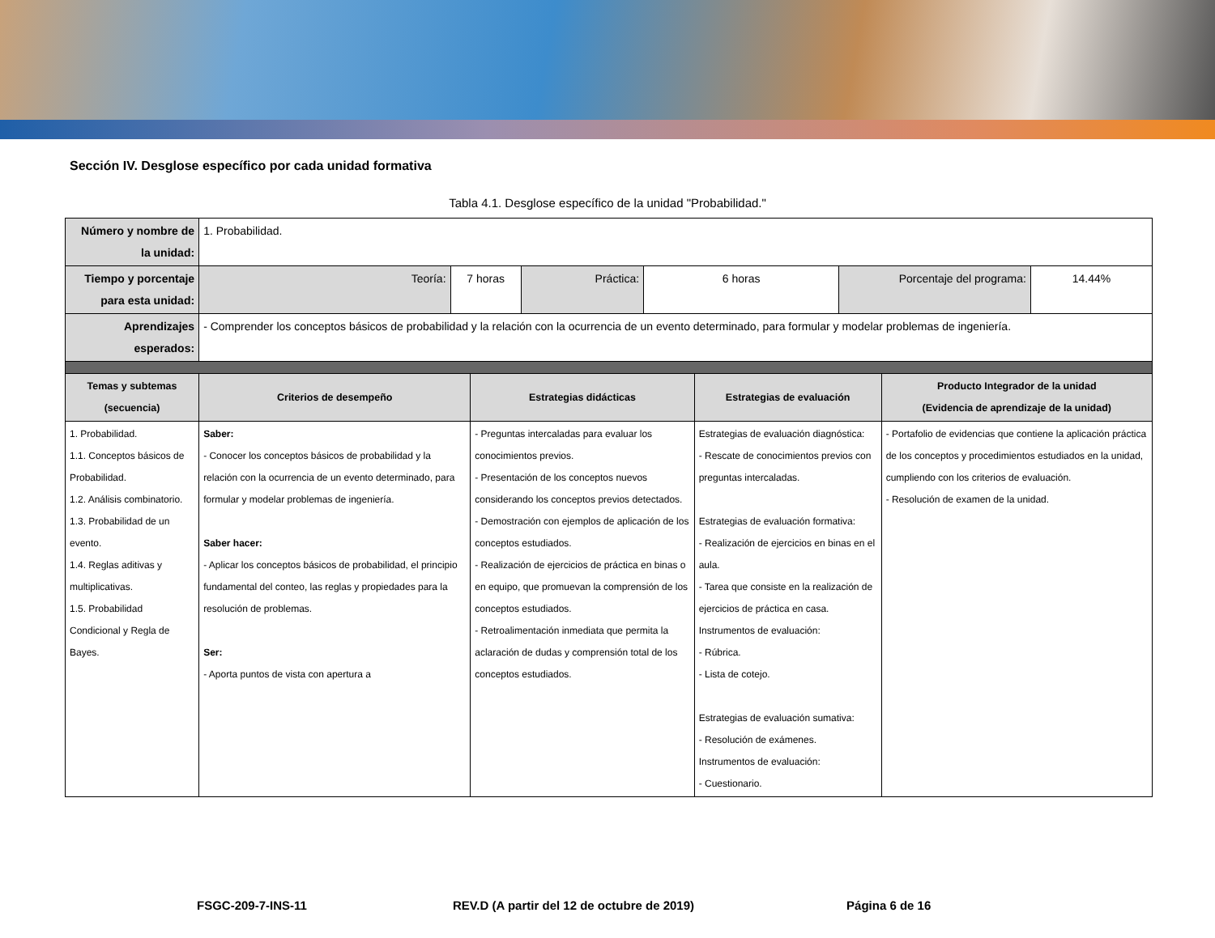Sección IV. Desglose específico por cada unidad formativa
Tabla 4.1. Desglose específico de la unidad "Probabilidad."
| Número y nombre de la unidad: | 1. Probabilidad. | | | | | | | | |
| Tiempo y porcentaje para esta unidad: | Teoría: | 7 horas | | Práctica: | 6 horas | | Porcentaje del programa: | | 14.44% |
| Aprendizajes esperados: | - Comprender los conceptos básicos de probabilidad y la relación con la ocurrencia de un evento determinado, para formular y modelar problemas de ingeniería. | | | | | | | | |
| Temas y subtemas (secuencia) | Criterios de desempeño | | Estrategias didácticas | | | Estrategias de evaluación | | Producto Integrador de la unidad (Evidencia de aprendizaje de la unidad) | |
| 1. Probabilidad. 1.1. Conceptos básicos de Probabilidad. 1.2. Análisis combinatorio. 1.3. Probabilidad de un evento. 1.4. Reglas aditivas y multiplicativas. 1.5. Probabilidad Condicional y Regla de Bayes. | Saber: - Conocer los conceptos básicos de probabilidad y la relación con la ocurrencia de un evento determinado, para formular y modelar problemas de ingeniería. Saber hacer: - Aplicar los conceptos básicos de probabilidad, el principio fundamental del conteo, las reglas y propiedades para la resolución de problemas. Ser: - Aporta puntos de vista con apertura a | | - Preguntas intercaladas para evaluar los conocimientos previos. - Presentación de los conceptos nuevos considerando los conceptos previos detectados. - Demostración con ejemplos de aplicación de los conceptos estudiados. - Realización de ejercicios de práctica en binas o en equipo, que promuevan la comprensión de los conceptos estudiados. - Retroalimentación inmediata que permita la aclaración de dudas y comprensión total de los conceptos estudiados. | | | Estrategias de evaluación diagnóstica: - Rescate de conocimientos previos con preguntas intercaladas. Estrategias de evaluación formativa: - Realización de ejercicios en binas en el aula. - Tarea que consiste en la realización de ejercicios de práctica en casa. Instrumentos de evaluación: - Rúbrica. - Lista de cotejo. Estrategias de evaluación sumativa: - Resolución de exámenes. Instrumentos de evaluación: - Cuestionario. | | - Portafolio de evidencias que contiene la aplicación práctica de los conceptos y procedimientos estudiados en la unidad, cumpliendo con los criterios de evaluación. - Resolución de examen de la unidad. | |
FSGC-209-7-INS-11 REV.D (A partir del 12 de octubre de 2019) Página 6 de 16